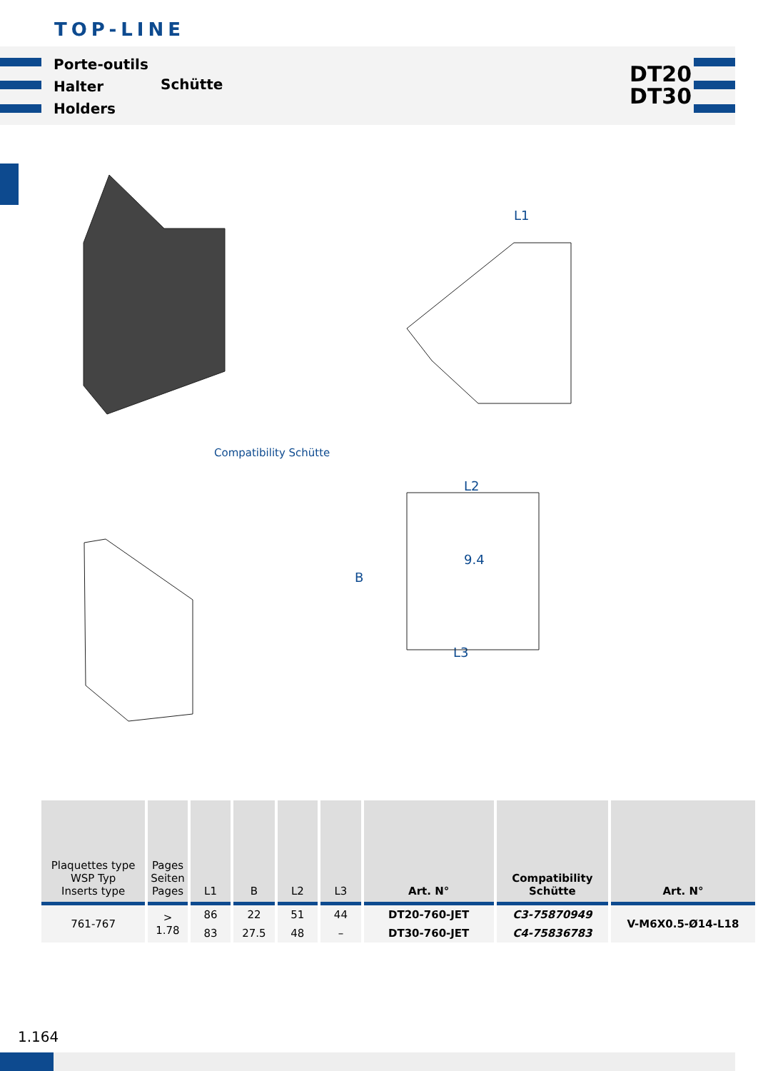TOP-LINE
Porte-outils
Halter
Holders
Schütte
DT20
DT30
L1
Compatibility Schütte
L2
B
9.4
L3
| Plaquettes type WSP Typ Inserts type | Pages Seiten Pages | L1 | B | L2 | L3 | Art. N° | Compatibility Schütte | Art. N° |
| --- | --- | --- | --- | --- | --- | --- | --- | --- |
| 761-767 | > 1.78 | 86 | 22 | 51 | 44 | DT20-760-JET | C3-75870949 | V-M6X0.5-Ø14-L18 |
| | | 83 | 27.5 | 48 | – | DT30-760-JET | C4-75836783 | |
1.164